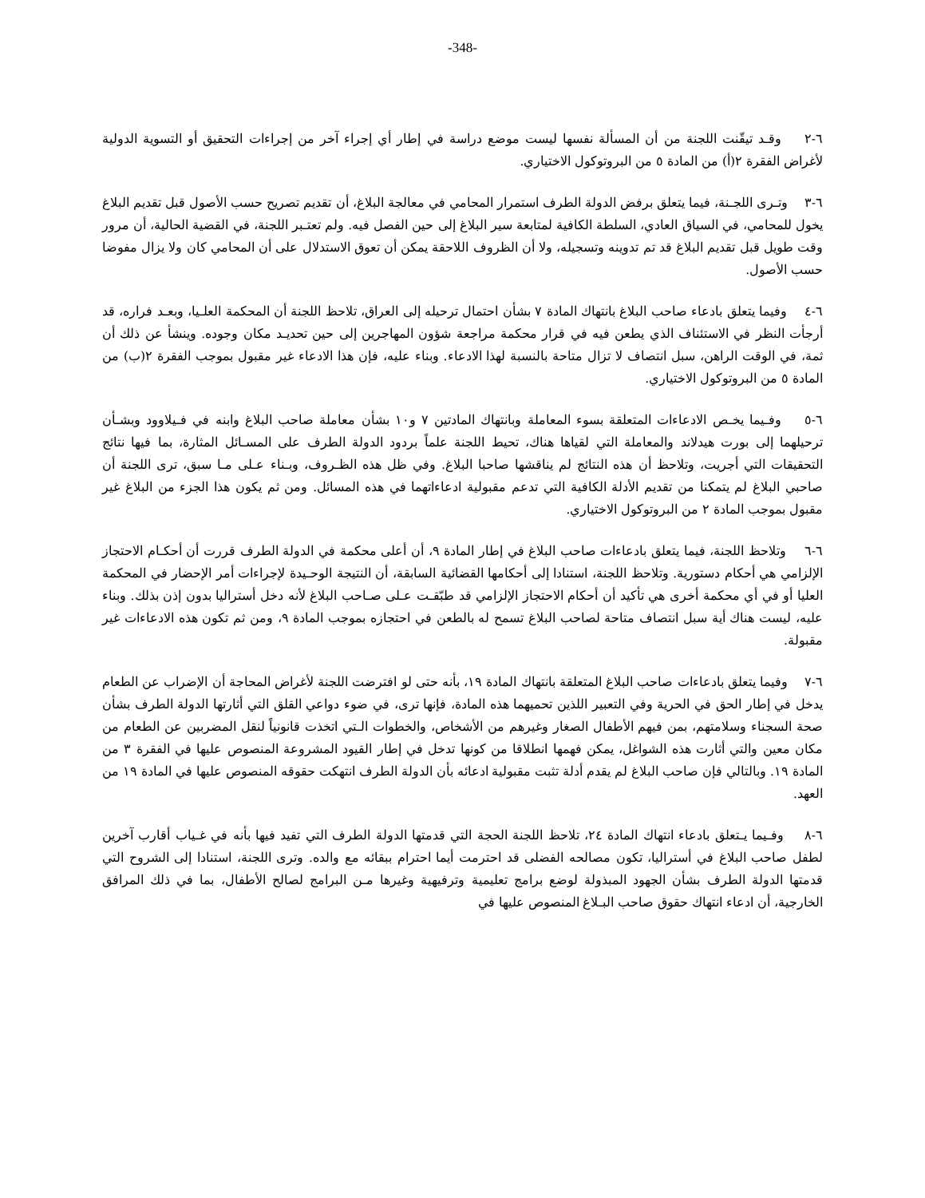-348-
٦-٢ وقـد تيقّنت اللجنة من أن المسألة نفسها ليست موضع دراسة في إطار أي إجراء آخر من إجراءات التحقيق أو التسوية الدولية لأغراض الفقرة ٢(أ) من المادة ٥ من البروتوكول الاختياري.
٦-٣ وتـرى اللجـنة، فيما يتعلق برفض الدولة الطرف استمرار المحامي في معالجة البلاغ، أن تقديم تصريح حسب الأصول قبل تقديم البلاغ يخول للمحامي، في السياق العادي، السلطة الكافية لمتابعة سير البلاغ إلى حين الفصل فيه. ولم تعتـبر اللجنة، في القضية الحالية، أن مرور وقت طويل قبل تقديم البلاغ قد تم تدوينه وتسجيله، ولا أن الظروف اللاحقة يمكن أن تعوق الاستدلال على أن المحامي كان ولا يزال مفوضا حسب الأصول.
٦-٤ وفيما يتعلق بادعاء صاحب البلاغ بانتهاك المادة ٧ بشأن احتمال ترحيله إلى العراق، تلاحظ اللجنة أن المحكمة العلـيا، وبعـد فراره، قد أرجأت النظر في الاستئناف الذي يطعن فيه في قرار محكمة مراجعة شؤون المهاجرين إلى حين تحديـد مكان وجوده. وينشأ عن ذلك أن ثمة، في الوقت الراهن، سبل انتصاف لا تزال متاحة بالنسبة لهذا الادعاء. وبناء عليه، فإن هذا الادعاء غير مقبول بموجب الفقرة ٢(ب) من المادة ٥ من البروتوكول الاختياري.
٦-٥ وفـيما يخـص الادعاءات المتعلقة بسوء المعاملة وبانتهاك المادتين ٧ و١٠ بشأن معاملة صاحب البلاغ وابنه في فـيلاوود وبشـأن ترحيلهما إلى بورت هيدلاند والمعاملة التي لقياها هناك، تحيط اللجنة علماً بردود الدولة الطرف على المسـائل المثارة، بما فيها نتائج التحقيقات التي أجريت، وتلاحظ أن هذه النتائج لم يناقشها صاحبا البلاغ. وفي ظل هذه الظـروف، وبـناء عـلى مـا سبق، ترى اللجنة أن صاحبي البلاغ لم يتمكنا من تقديم الأدلة الكافية التي تدعم مقبولية ادعاءاتهما في هذه المسائل. ومن ثم يكون هذا الجزء من البلاغ غير مقبول بموجب المادة ٢ من البروتوكول الاختياري.
٦-٦ وتلاحظ اللجنة، فيما يتعلق بادعاءات صاحب البلاغ في إطار المادة ٩، أن أعلى محكمة في الدولة الطرف قررت أن أحكـام الاحتجاز الإلزامي هي أحكام دستورية. وتلاحظ اللجنة، استنادا إلى أحكامها القضائية السابقة، أن النتيجة الوحـيدة لإجراءات أمر الإحضار في المحكمة العليا أو في أي محكمة أخرى هي تأكيد أن أحكام الاحتجاز الإلزامي قد طبّقـت عـلى صـاحب البلاغ لأنه دخل أستراليا بدون إذن بذلك. وبناء عليه، ليست هناك أية سبل انتصاف متاحة لصاحب البلاغ تسمح له بالطعن في احتجازه بموجب المادة ٩، ومن ثم تكون هذه الادعاءات غير مقبولة.
٦-٧ وفيما يتعلق بادعاءات صاحب البلاغ المتعلقة بانتهاك المادة ١٩، بأنه حتى لو افترضت اللجنة لأغراض المحاجة أن الإضراب عن الطعام يدخل في إطار الحق في الحرية وفي التعبير اللذين تحميهما هذه المادة، فإنها ترى، في ضوء دواعي القلق التي أثارتها الدولة الطرف بشأن صحة السجناء وسلامتهم، بمن فيهم الأطفال الصغار وغيرهم من الأشخاص، والخطوات الـتي اتخذت قانونياً لنقل المضربين عن الطعام من مكان معين والتي أثارت هذه الشواغل، يمكن فهمها انطلاقا من كونها تدخل في إطار القيود المشروعة المنصوص عليها في الفقرة ٣ من المادة ١٩. وبالتالي فإن صاحب البلاغ لم يقدم أدلة تثبت مقبولية ادعائه بأن الدولة الطرف انتهكت حقوقه المنصوص عليها في المادة ١٩ من العهد.
٦-٨ وفـيما يـتعلق بادعاء انتهاك المادة ٢٤، تلاحظ اللجنة الحجة التي قدمتها الدولة الطرف التي تفيد فيها بأنه في غـياب أقارب آخرين لطفل صاحب البلاغ في أستراليا، تكون مصالحه الفضلى قد احترمت أيما احترام ببقائه مع والده. وترى اللجنة، استنادا إلى الشروح التي قدمتها الدولة الطرف بشأن الجهود المبذولة لوضع برامج تعليمية وترفيهية وغيرها مـن البرامج لصالح الأطفال، بما في ذلك المرافق الخارجية، أن ادعاء انتهاك حقوق صاحب البـلاغ المنصوص عليها في